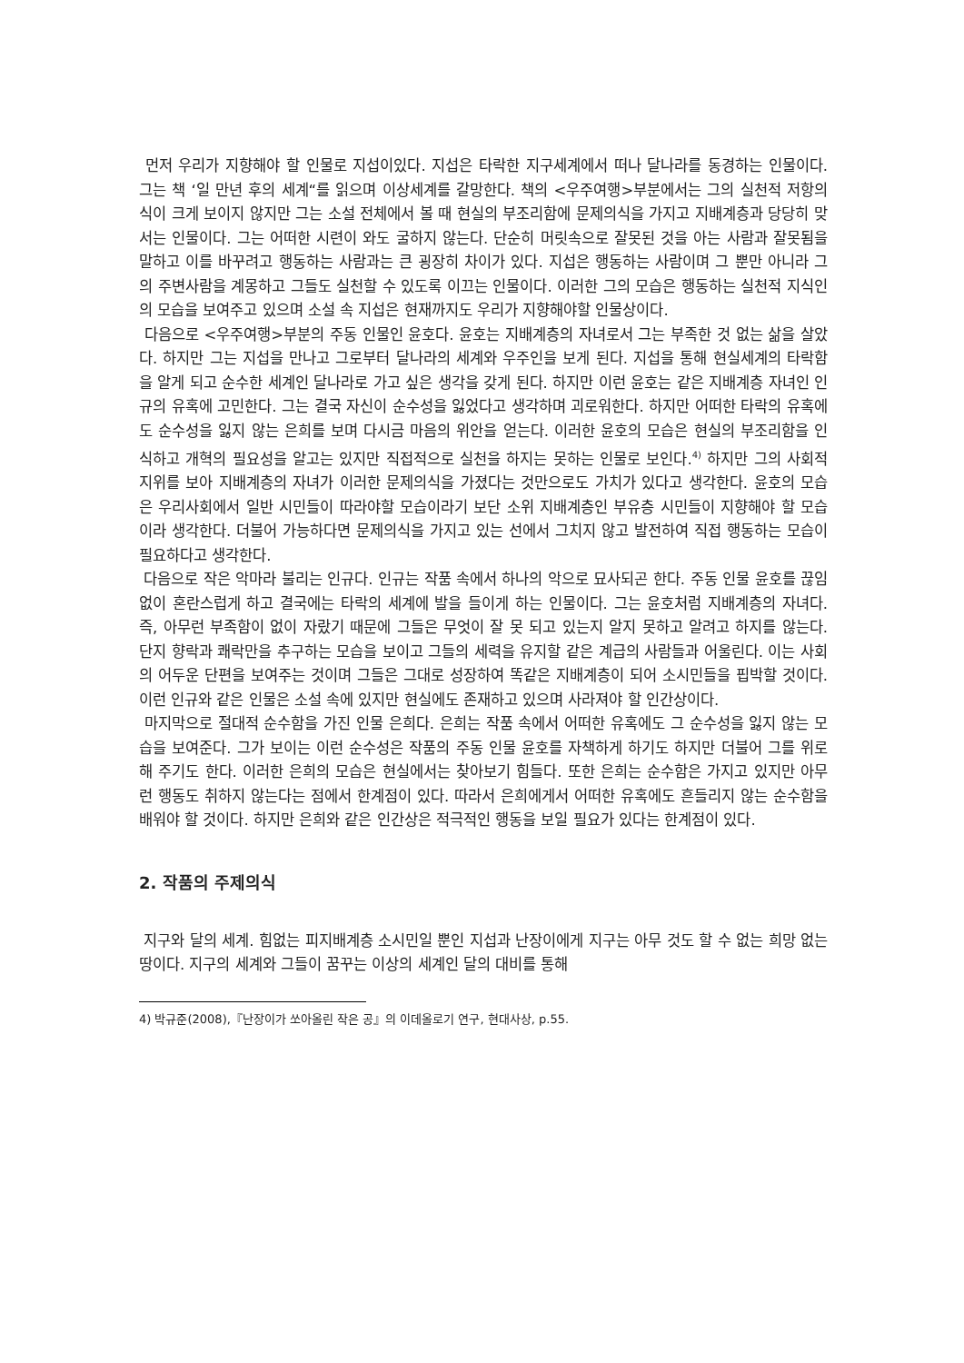먼저 우리가 지향해야 할 인물로 지섭이있다. 지섭은 타락한 지구세계에서 떠나 달나라를 동경하는 인물이다. 그는 책 ‘일 만년 후의 세계“를 읽으며 이상세계를 갈망한다. 책의 <우주여행>부분에서는 그의 실천적 저항의식이 크게 보이지 않지만 그는 소설 전체에서 볼 때 현실의 부조리함에 문제의식을 가지고 지배계층과 당당히 맞서는 인물이다. 그는 어떠한 시련이 와도 굴하지 않는다. 단순히 머릿속으로 잘못된 것을 아는 사람과 잘못됨을 말하고 이를 바꾸려고 행동하는 사람과는 큰 굉장히 차이가 있다. 지섭은 행동하는 사람이며 그 뿐만 아니라 그의 주변사람을 계몽하고 그들도 실천할 수 있도록 이끄는 인물이다. 이러한 그의 모습은 행동하는 실천적 지식인의 모습을 보여주고 있으며 소설 속 지섭은 현재까지도 우리가 지향해야할 인물상이다.
다음으로 <우주여행>부분의 주동 인물인 윤호다. 윤호는 지배계층의 자녀로서 그는 부족한 것 없는 삶을 살았다. 하지만 그는 지섭을 만나고 그로부터 달나라의 세계와 우주인을 보게 된다. 지섭을 통해 현실세계의 타락함을 알게 되고 순수한 세계인 달나라로 가고 싶은 생각을 갖게 된다. 하지만 이런 윤호는 같은 지배계층 자녀인 인규의 유혹에 고민한다. 그는 결국 자신이 순수성을 잃었다고 생각하며 괴로워한다. 하지만 어떠한 타락의 유혹에도 순수성을 잃지 않는 은희를 보며 다시금 마음의 위안을 얻는다. 이러한 윤호의 모습은 현실의 부조리함을 인식하고 개혁의 필요성을 알고는 있지만 직접적으로 실천을 하지는 못하는 인물로 보인다.<sup>4)</sup> 하지만 그의 사회적 지위를 보아 지배계층의 자녀가 이러한 문제의식을 가졌다는 것만으로도 가치가 있다고 생각한다. 윤호의 모습은 우리사회에서 일반 시민들이 따라야할 모습이라기 보단 소위 지배계층인 부유층 시민들이 지향해야 할 모습이라 생각한다. 더불어 가능하다면 문제의식을 가지고 있는 선에서 그치지 않고 발전하여 직접 행동하는 모습이 필요하다고 생각한다.
다음으로 작은 악마라 불리는 인규다. 인규는 작품 속에서 하나의 악으로 묘사되곤 한다. 주동 인물 윤호를 끊임없이 혼란스럽게 하고 결국에는 타락의 세계에 발을 들이게 하는 인물이다. 그는 윤호처럼 지배계층의 자녀다. 즉, 아무런 부족함이 없이 자랐기 때문에 그들은 무엇이 잘 못 되고 있는지 알지 못하고 알려고 하지를 않는다. 단지 향락과 쾌락만을 추구하는 모습을 보이고 그들의 세력을 유지할 같은 계급의 사람들과 어울린다. 이는 사회의 어두운 단편을 보여주는 것이며 그들은 그대로 성장하여 똑같은 지배계층이 되어 소시민들을 핍박할 것이다. 이런 인규와 같은 인물은 소설 속에 있지만 현실에도 존재하고 있으며 사라져야 할 인간상이다.
마지막으로 절대적 순수함을 가진 인물 은희다. 은희는 작품 속에서 어떠한 유혹에도 그 순수성을 잃지 않는 모습을 보여준다. 그가 보이는 이런 순수성은 작품의 주동 인물 윤호를 자책하게 하기도 하지만 더불어 그를 위로해 주기도 한다. 이러한 은희의 모습은 현실에서는 찾아보기 힘들다. 또한 은희는 순수함은 가지고 있지만 아무런 행동도 취하지 않는다는 점에서 한계점이 있다. 따라서 은희에게서 어떠한 유혹에도 흔들리지 않는 순수함을 배워야 할 것이다. 하지만 은희와 같은 인간상은 적극적인 행동을 보일 필요가 있다는 한계점이 있다.
2. 작품의 주제의식
지구와 달의 세계. 힘없는 피지배계층 소시민일 뿐인 지섭과 난장이에게 지구는 아무 것도 할 수 없는 희망 없는 땅이다. 지구의 세계와 그들이 꿈꾸는 이상의 세계인 달의 대비를 통해
4) 박규준(2008),『난장이가 쏘아올린 작은 공』의 이데올로기 연구, 현대사상, p.55.